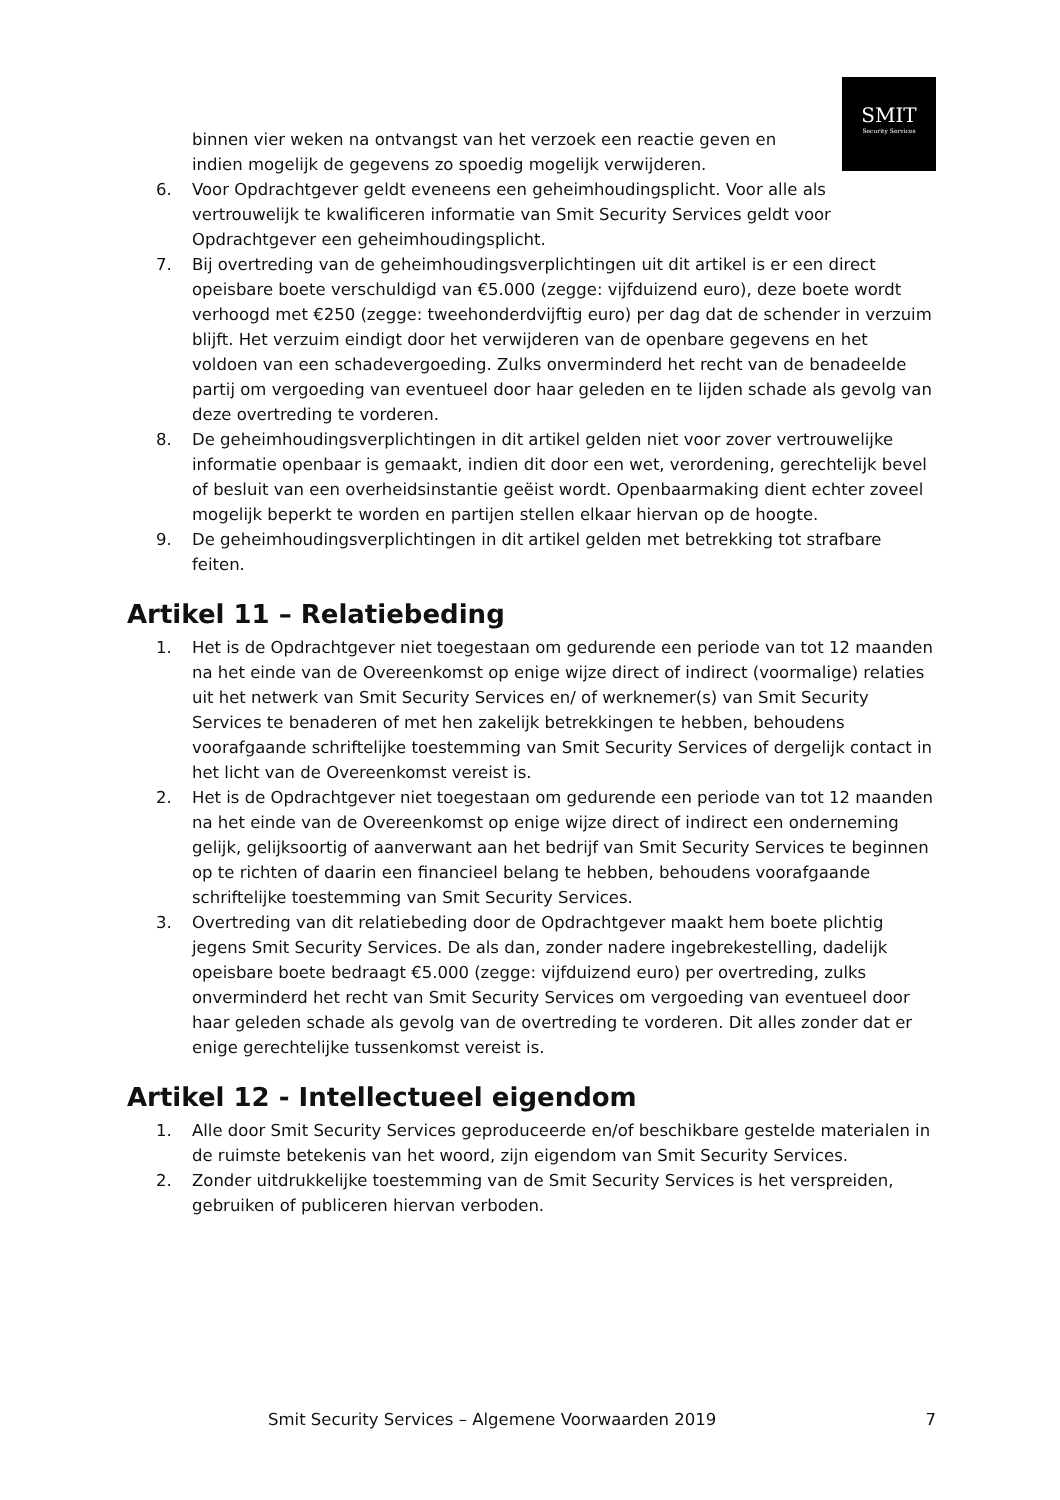SMIT
Security Services
binnen vier weken na ontvangst van het verzoek een reactie geven en indien mogelijk de gegevens zo spoedig mogelijk verwijderen.
6. Voor Opdrachtgever geldt eveneens een geheimhoudingsplicht. Voor alle als vertrouwelijk te kwalificeren informatie van Smit Security Services geldt voor Opdrachtgever een geheimhoudingsplicht.
7. Bij overtreding van de geheimhoudingsverplichtingen uit dit artikel is er een direct opeisbare boete verschuldigd van €5.000 (zegge: vijfduizend euro), deze boete wordt verhoogd met €250 (zegge: tweehonderdvijftig euro) per dag dat de schender in verzuim blijft. Het verzuim eindigt door het verwijderen van de openbare gegevens en het voldoen van een schadevergoeding. Zulks onverminderd het recht van de benadeelde partij om vergoeding van eventueel door haar geleden en te lijden schade als gevolg van deze overtreding te vorderen.
8. De geheimhoudingsverplichtingen in dit artikel gelden niet voor zover vertrouwelijke informatie openbaar is gemaakt, indien dit door een wet, verordening, gerechtelijk bevel of besluit van een overheidsinstantie geëist wordt. Openbaarmaking dient echter zoveel mogelijk beperkt te worden en partijen stellen elkaar hiervan op de hoogte.
9. De geheimhoudingsverplichtingen in dit artikel gelden met betrekking tot strafbare feiten.
Artikel 11 – Relatiebeding
1. Het is de Opdrachtgever niet toegestaan om gedurende een periode van tot 12 maanden na het einde van de Overeenkomst op enige wijze direct of indirect (voormalige) relaties uit het netwerk van Smit Security Services en/ of werknemer(s) van Smit Security Services te benaderen of met hen zakelijk betrekkingen te hebben, behoudens voorafgaande schriftelijke toestemming van Smit Security Services of dergelijk contact in het licht van de Overeenkomst vereist is.
2. Het is de Opdrachtgever niet toegestaan om gedurende een periode van tot 12 maanden na het einde van de Overeenkomst op enige wijze direct of indirect een onderneming gelijk, gelijksoortig of aanverwant aan het bedrijf van Smit Security Services te beginnen op te richten of daarin een financieel belang te hebben, behoudens voorafgaande schriftelijke toestemming van Smit Security Services.
3. Overtreding van dit relatiebeding door de Opdrachtgever maakt hem boete plichtig jegens Smit Security Services. De als dan, zonder nadere ingebrekestelling, dadelijk opeisbare boete bedraagt €5.000 (zegge: vijfduizend euro) per overtreding, zulks onverminderd het recht van Smit Security Services om vergoeding van eventueel door haar geleden schade als gevolg van de overtreding te vorderen. Dit alles zonder dat er enige gerechtelijke tussenkomst vereist is.
Artikel 12 - Intellectueel eigendom
1. Alle door Smit Security Services geproduceerde en/of beschikbare gestelde materialen in de ruimste betekenis van het woord, zijn eigendom van Smit Security Services.
2. Zonder uitdrukkelijke toestemming van de Smit Security Services is het verspreiden, gebruiken of publiceren hiervan verboden.
Smit Security Services – Algemene Voorwaarden 2019 7